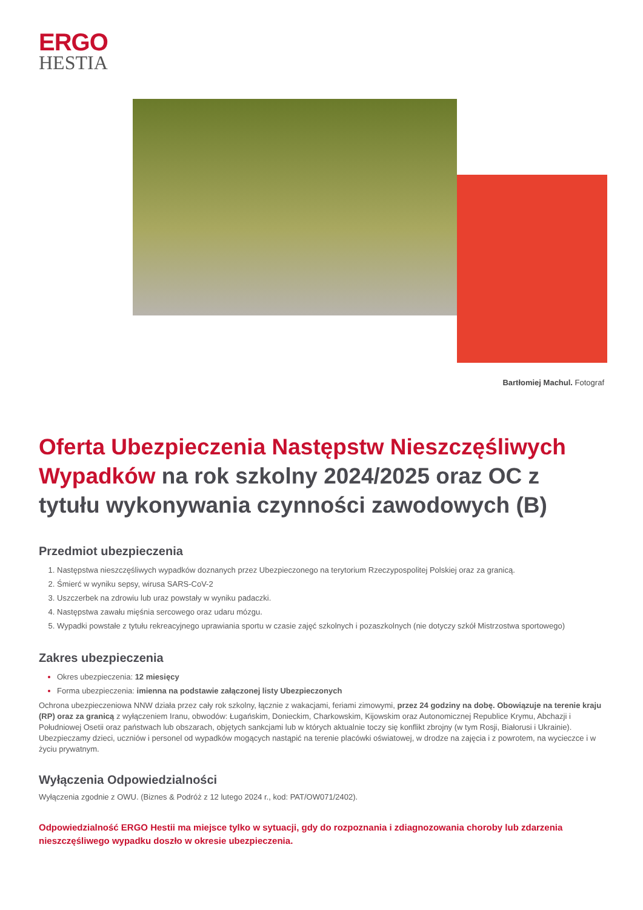ERGO
HESTIA
Bartłomiej Machul. Fotograf
Oferta Ubezpieczenia Następstw Nieszczęśliwych Wypadków na rok szkolny 2024/2025 oraz OC z tytułu wykonywania czynności zawodowych (B)
Przedmiot ubezpieczenia
Następstwa nieszczęśliwych wypadków doznanych przez Ubezpieczonego na terytorium Rzeczypospolitej Polskiej oraz za granicą.
Śmierć w wyniku sepsy, wirusa SARS-CoV-2
Uszczerbek na zdrowiu lub uraz powstały w wyniku padaczki.
Następstwa zawału mięśnia sercowego oraz udaru mózgu.
Wypadki powstałe z tytułu rekreacyjnego uprawiania sportu w czasie zajęć szkolnych i pozaszkolnych (nie dotyczy szkół Mistrzostwa sportowego)
Zakres ubezpieczenia
Okres ubezpieczenia: 12 miesięcy
Forma ubezpieczenia: imienna na podstawie załączonej listy Ubezpieczonych
Ochrona ubezpieczeniowa NNW działa przez cały rok szkolny, łącznie z wakacjami, feriami zimowymi, przez 24 godziny na dobę. Obowiązuje na terenie kraju (RP) oraz za granicą z wyłączeniem Iranu, obwodów: Ługańskim, Donieckim, Charkowskim, Kijowskim oraz Autonomicznej Republice Krymu, Abchazji i Południowej Osetii oraz państwach lub obszarach, objętych sankcjami lub w których aktualnie toczy się konflikt zbrojny (w tym Rosji, Białorusi i Ukrainie). Ubezpieczamy dzieci, uczniów i personel od wypadków mogących nastąpić na terenie placówki oświatowej, w drodze na zajęcia i z powrotem, na wycieczce i w życiu prywatnym.
Wyłączenia Odpowiedzialności
Wyłączenia zgodnie z OWU. (Biznes & Podróż z 12 lutego 2024 r., kod: PAT/OW071/2402).
Odpowiedzialność ERGO Hestii ma miejsce tylko w sytuacji, gdy do rozpoznania i zdiagnozowania choroby lub zdarzenia nieszczęśliwego wypadku doszło w okresie ubezpieczenia.